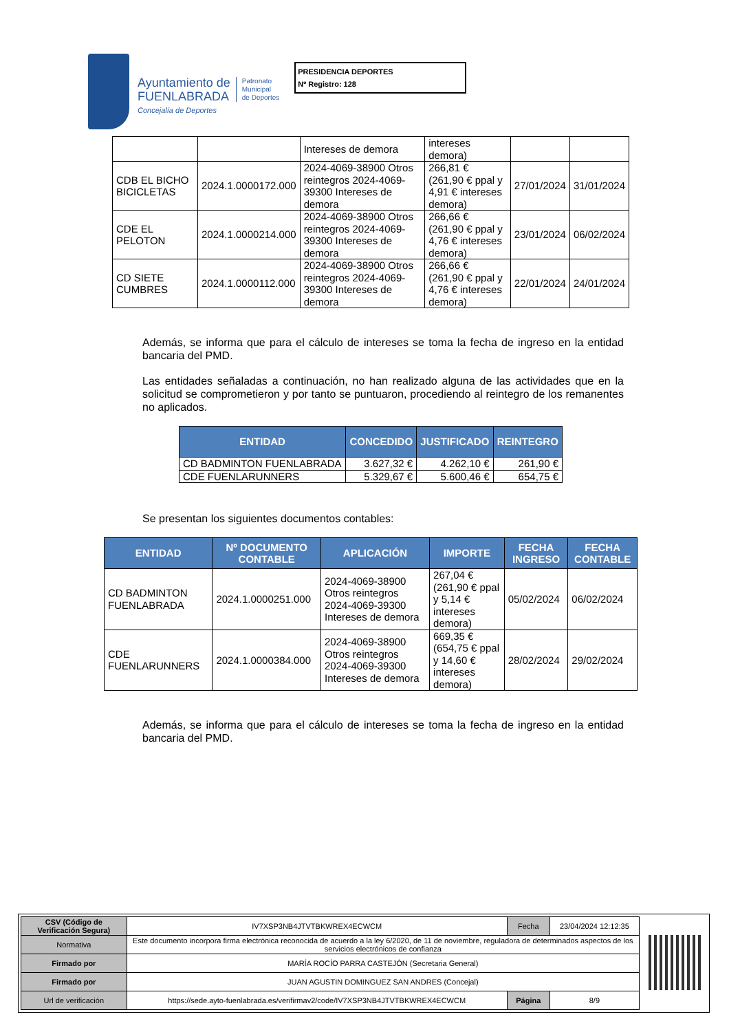Ayuntamiento de
FUENLABRADA
Concejalía de Deportes
Patronato
Municipal
de Deportes
PRESIDENCIA DEPORTES
Nº Registro: 128
| | | Intereses de demora | intereses demora) | | |
| CDB EL BICHO BICICLETAS | 2024.1.0000172.000 | 2024-4069-38900 Otros reintegros 2024-4069-39300 Intereses de demora | 266,81 € (261,90 € ppal y 4,91 € intereses demora) | 27/01/2024 | 31/01/2024 |
| CDE EL PELOTON | 2024.1.0000214.000 | 2024-4069-38900 Otros reintegros 2024-4069-39300 Intereses de demora | 266,66 € (261,90 € ppal y 4,76 € intereses demora) | 23/01/2024 | 06/02/2024 |
| CD SIETE CUMBRES | 2024.1.0000112.000 | 2024-4069-38900 Otros reintegros 2024-4069-39300 Intereses de demora | 266,66 € (261,90 € ppal y 4,76 € intereses demora) | 22/01/2024 | 24/01/2024 |
Además, se informa que para el cálculo de intereses se toma la fecha de ingreso en la entidad bancaria del PMD.
Las entidades señaladas a continuación, no han realizado alguna de las actividades que en la solicitud se comprometieron y por tanto se puntuaron, procediendo al reintegro de los remanentes no aplicados.
| ENTIDAD | CONCEDIDO | JUSTIFICADO | REINTEGRO |
| --- | --- | --- | --- |
| CD BADMINTON FUENLABRADA | 3.627,32 € | 4.262,10 € | 261,90 € |
| CDE FUENLARUNNERS | 5.329,67 € | 5.600,46 € | 654,75 € |
Se presentan los siguientes documentos contables:
| ENTIDAD | Nº DOCUMENTO CONTABLE | APLICACIÓN | IMPORTE | FECHA INGRESO | FECHA CONTABLE |
| --- | --- | --- | --- | --- | --- |
| CD BADMINTON FUENLABRADA | 2024.1.0000251.000 | 2024-4069-38900 Otros reintegros 2024-4069-39300 Intereses de demora | 267,04 € (261,90 € ppal y 5,14 € intereses demora) | 05/02/2024 | 06/02/2024 |
| CDE FUENLARUNNERS | 2024.1.0000384.000 | 2024-4069-38900 Otros reintegros 2024-4069-39300 Intereses de demora | 669,35 € (654,75 € ppal y 14,60 € intereses demora) | 28/02/2024 | 29/02/2024 |
Además, se informa que para el cálculo de intereses se toma la fecha de ingreso en la entidad bancaria del PMD.
| CSV (Código de Verificación Segura) | IV7XSP3NB4JTVTBKWREX4ECWCM | Fecha | 23/04/2024 12:12:35 |
| Normativa | Este documento incorpora firma electrónica reconocida de acuerdo a la ley 6/2020, de 11 de noviembre, reguladora de determinados aspectos de los servicios electrónicos de confianza | | |
| Firmado por | MARÍA ROCÍO PARRA CASTEJÓN (Secretaria General) | | |
| Firmado por | JUAN AGUSTIN DOMINGUEZ SAN ANDRES (Concejal) | | |
| Url de verificación | https://sede.ayto-fuenlabrada.es/verifirmav2/code/IV7XSP3NB4JTVTBKWREX4ECWCM | Página | 8/9 |